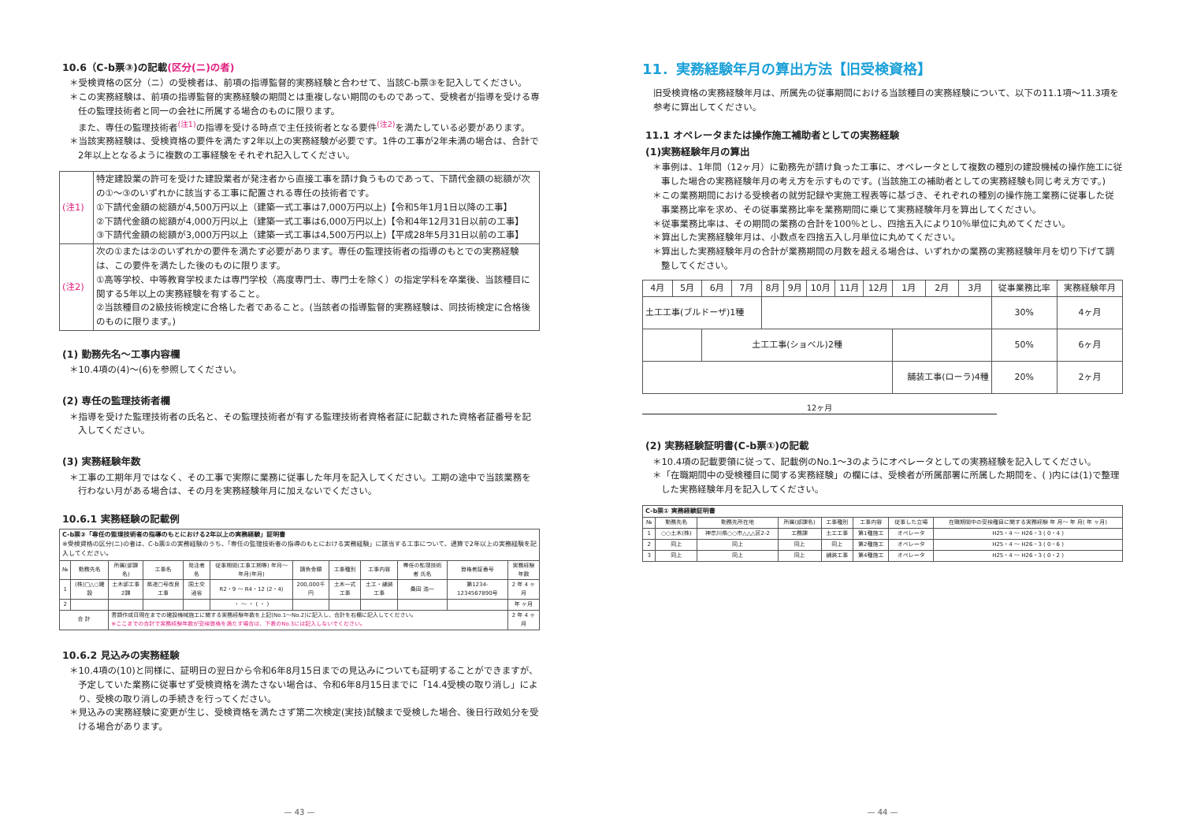10.6（C-b票③)の記載(区分(ニ)の者)
＊受検資格の区分（ニ）の受検者は、前項の指導監督的実務経験と合わせて、当該C-b票③を記入してください。
＊この実務経験は、前項の指導監督的実務経験の期間とは重複しない期間のものであって、受検者が指導を受ける専任の監理技術者と同一の会社に所属する場合のものに限ります。
また、専任の監理技術者<sup>(注1)</sup>の指導を受ける時点で主任技術者となる要件<sup>(注2)</sup>を満たしている必要があります。
＊当該実務経験は、受検資格の要件を満たす2年以上の実務経験が必要です。1件の工事が2年未満の場合は、合計で2年以上となるように複数の工事経験をそれぞれ記入してください。
| (注1) | 特定建設業の許可を受けた建設業者が発注者から直接工事を請け負うものであって、下請代金額の総額が次の①～③のいずれかに該当する工事に配置される専任の技術者です。 ①下請代金額の総額が4,500万円以上（建築一式工事は7,000万円以上)【令和5年1月1日以降の工事】 ②下請代金額の総額が4,000万円以上（建築一式工事は6,000万円以上)【令和4年12月31日以前の工事】 ③下請代金額の総額が3,000万円以上（建築一式工事は4,500万円以上)【平成28年5月31日以前の工事】 |
| (注2) | 次の①または②のいずれかの要件を満たす必要があります。専任の監理技術者の指導のもとでの実務経験は、この要件を満たした後のものに限ります。 ①高等学校、中等教育学校または専門学校（高度専門士、専門士を除く）の指定学科を卒業後、当該種目に関する5年以上の実務経験を有すること。 ②当該種目の2級技術検定に合格した者であること。(当該者の指導監督的実務経験は、同技術検定に合格後のものに限ります。) |
(1) 勤務先名～工事内容欄
＊10.4項の(4)～(6)を参照してください。
(2) 専任の監理技術者欄
＊指導を受けた監理技術者の氏名と、その監理技術者が有する監理技術者資格者証に記載された資格者証番号を記入してください。
(3) 実務経験年数
＊工事の工期年月ではなく、その工事で実際に業務に従事した年月を記入してください。工期の途中で当該業務を行わない月がある場合は、その月を実務経験年月に加えないでください。
10.6.1 実務経験の記載例
| C-b票③「専任の監理技術者の指導のもとにおける2年以上の実務経験」証明書 ※受検資格の区分(ニ)の者は、C-b票①の実務経験のうち、「専任の監理技術者の指導のもとにおける実務経験」に該当する工事について、通算で2年以上の実務経験を記入してください。 | | | | | | | | | | | |
| № | 勤務先名 | 所属(部課名) | 工事名 | 発注者名 | 従事期間(工事工期等) 年月～年月(年月) | 請負金額 | 工事種別 | 工事内容 | 専任の監理技術者 氏名 | 資格者証番号 | 実務経験年数 |
| 1 | (株)□△○建設 | 土木部工事2課 | 県道□号改良工事 | 国土交通省 | R2・9 ～ R4・12 (2・4) | 200,000千円 | 土木一式工事 | 土工・舗装工事 | 桑田 浩一 | 第1234-1234567890号 | 2 年 4 ヶ月 |
| 2 | | | | | ・ ～ ・ ( ・ ) | | | | | | 年 ヶ月 |
| 合 計 | | 書類作成日現在までの建設機械施工に関する実務経験年数を上記(No.1～No.2)に記入し、合計を右欄に記入してください。 ※ここまでの合計で実務経験年数が受検資格を満たす場合は、下表のNo.3には記入しないでください。 | | | | | | | | | 2 年 4 ヶ月 |
10.6.2 見込みの実務経験
＊10.4項の(10)と同様に、証明日の翌日から令和6年8月15日までの見込みについても証明することができますが、予定していた業務に従事せず受検資格を満たさない場合は、令和6年8月15日までに「14.4受検の取り消し」により、受検の取り消しの手続きを行ってください。
＊見込みの実務経験に変更が生じ、受検資格を満たさず第二次検定(実技)試験まで受検した場合、後日行政処分を受ける場合があります。
— 43 —
11．実務経験年月の算出方法【旧受検資格】
旧受検資格の実務経験年月は、所属先の従事期間における当該種目の実務経験について、以下の11.1項～11.3項を参考に算出してください。
11.1 オペレータまたは操作施工補助者としての実務経験
(1)実務経験年月の算出
＊事例は、1年間（12ヶ月）に勤務先が請け負った工事に、オペレータとして複数の種別の建設機械の操作施工に従事した場合の実務経験年月の考え方を示すものです。(当該施工の補助者としての実務経験も同じ考え方です。)
＊この業務期間における受検者の就労記録や実施工程表等に基づき、それぞれの種別の操作施工業務に従事した従事業務比率を求め、その従事業務比率を業務期間に乗じて実務経験年月を算出してください。
＊従事業務比率は、その期間の業務の合計を100％とし、四捨五入により10％単位に丸めてください。
＊算出した実務経験年月は、小数点を四捨五入し月単位に丸めてください。
＊算出した実務経験年月の合計が業務期間の月数を超える場合は、いずれかの業務の実務経験年月を切り下げて調整してください。
| 4月 | 5月 | 6月 | 7月 | 8月 | 9月 | 10月 | 11月 | 12月 | 1月 | 2月 | 3月 | 従事業務比率 | 実務経験年月 |
| --- | --- | --- | --- | --- | --- | --- | --- | --- | --- | --- | --- | --- | --- |
| 土工工事(ブルドーザ)1種 | | | | | | | | | | | | 30% | 4ヶ月 |
| | | 土工工事(ショベル)2種 | | | | | | | | | | 50% | 6ヶ月 |
| | | | | | | | | | 舗装工事(ローラ)4種 | | | 20% | 2ヶ月 |
12ヶ月
(2) 実務経験証明書(C-b票①)の記載
＊10.4項の記載要領に従って、記載例のNo.1～3のようにオペレータとしての実務経験を記入してください。
＊「在職期間中の受検種目に関する実務経験」の欄には、受検者が所属部署に所属した期間を、( )内には(1)で整理した実務経験年月を記入してください。
| C-b票① 実務経験証明書 | | | | | | | |
| № | 勤務先名 | 勤務先所在地 | 所属(部課名) | 工事種別 | 工事内容 | 従事した立場 | 在職期間中の受検種目に関する実務経験 年 月～ 年 月( 年 ヶ月) |
| 1 | ○○土木(株) | 神奈川県○○市△△△区2-2 | 工務課 | 土工工事 | 第1種施工 | オペレータ | H25・4 ～ H26・3 ( 0・4 ) |
| 2 | 同上 | 同上 | 同上 | 同上 | 第2種施工 | オペレータ | H25・4 ～ H26・3 ( 0・6 ) |
| 3 | 同上 | 同上 | 同上 | 舗装工事 | 第4種施工 | オペレータ | H25・4 ～ H26・3 ( 0・2 ) |
— 44 —